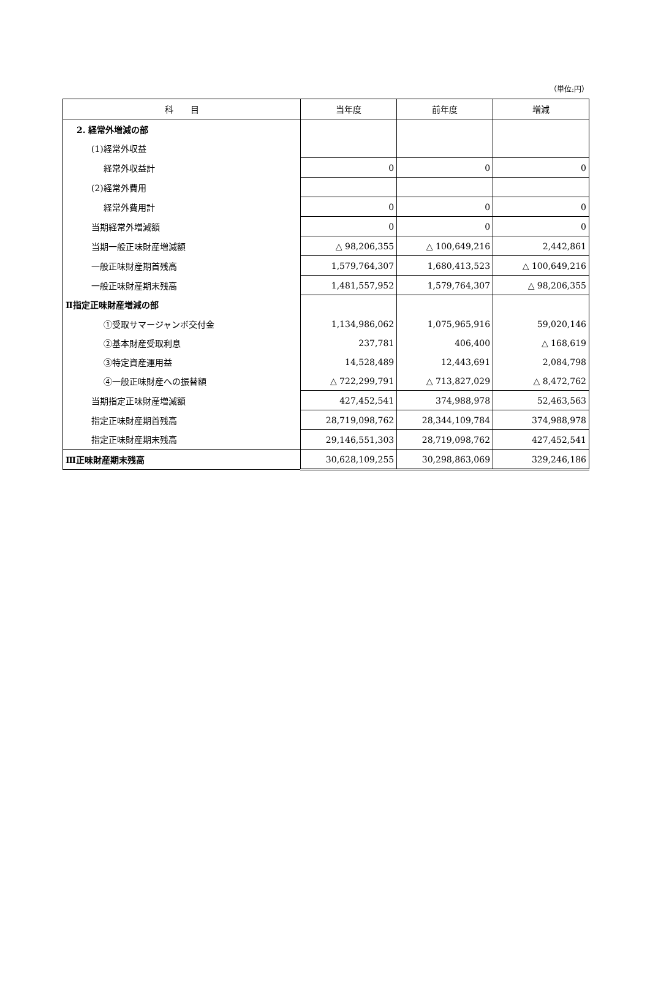（単位:円）
| 科 目 | 当年度 | 前年度 | 増減 |
| --- | --- | --- | --- |
| 2. 経常外増減の部 | | | |
| (1)経常外収益 | | | |
| 経常外収益計 | 0 | 0 | 0 |
| (2)経常外費用 | | | |
| 経常外費用計 | 0 | 0 | 0 |
| 当期経常外増減額 | 0 | 0 | 0 |
| 当期一般正味財産増減額 | △ 98,206,355 | △ 100,649,216 | 2,442,861 |
| 一般正味財産期首残高 | 1,579,764,307 | 1,680,413,523 | △ 100,649,216 |
| 一般正味財産期末残高 | 1,481,557,952 | 1,579,764,307 | △ 98,206,355 |
| Ⅱ指定正味財産増減の部 | | | |
| ①受取サマージャンボ交付金 | 1,134,986,062 | 1,075,965,916 | 59,020,146 |
| ②基本財産受取利息 | 237,781 | 406,400 | △ 168,619 |
| ③特定資産運用益 | 14,528,489 | 12,443,691 | 2,084,798 |
| ④一般正味財産への振替額 | △ 722,299,791 | △ 713,827,029 | △ 8,472,762 |
| 当期指定正味財産増減額 | 427,452,541 | 374,988,978 | 52,463,563 |
| 指定正味財産期首残高 | 28,719,098,762 | 28,344,109,784 | 374,988,978 |
| 指定正味財産期末残高 | 29,146,551,303 | 28,719,098,762 | 427,452,541 |
| Ⅲ正味財産期末残高 | 30,628,109,255 | 30,298,863,069 | 329,246,186 |